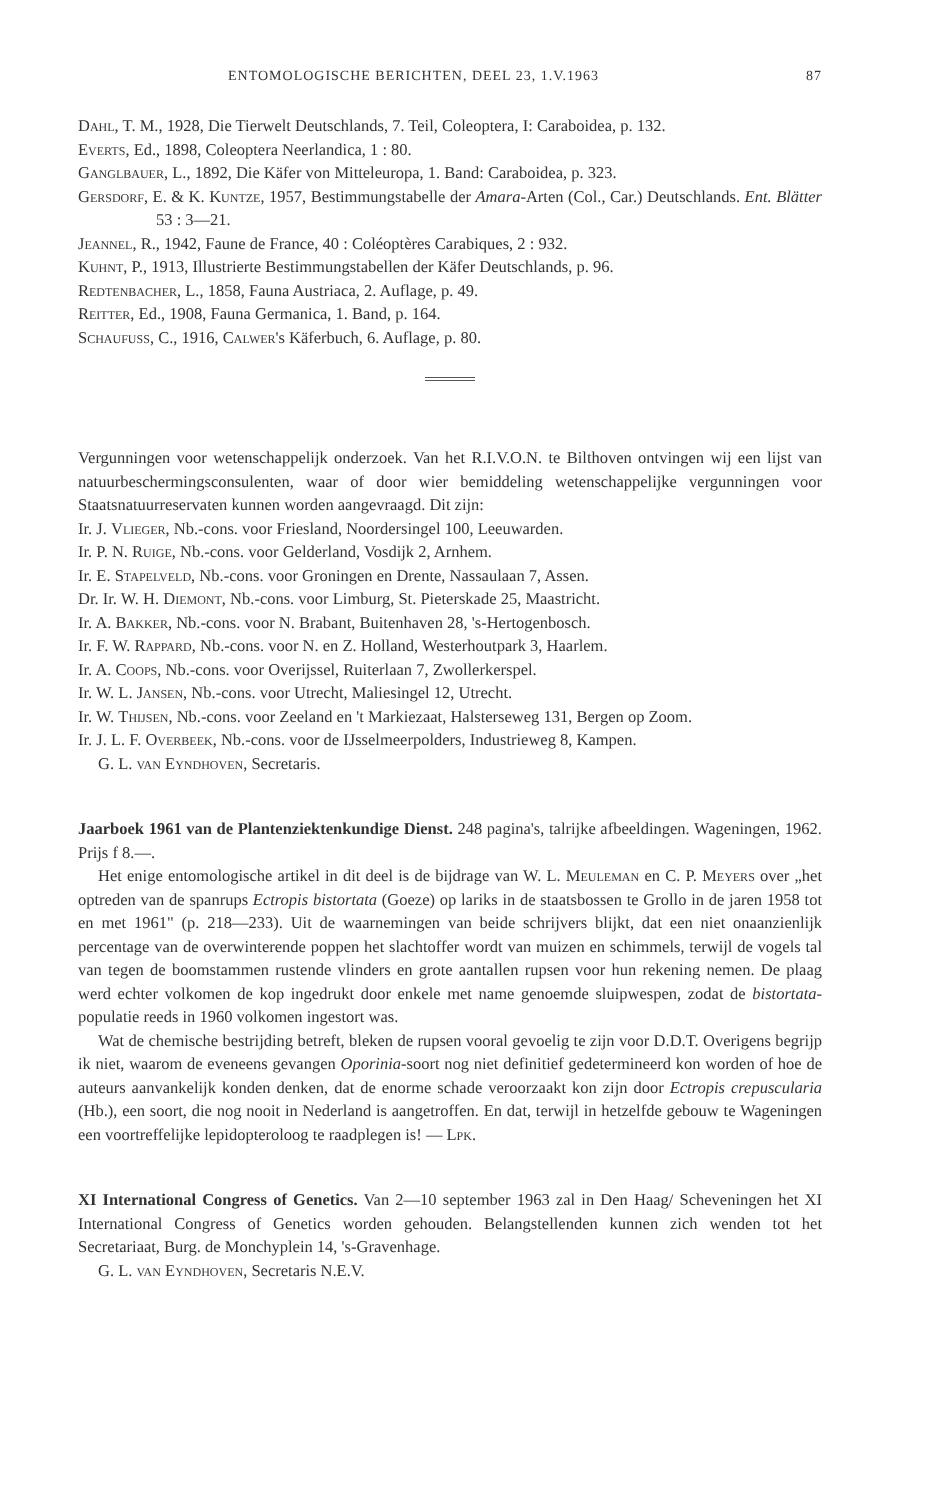ENTOMOLOGISCHE BERICHTEN, DEEL 23, 1.V.1963 87
Dahl, T. M., 1928, Die Tierwelt Deutschlands, 7. Teil, Coleoptera, I: Caraboidea, p. 132.
Everts, Ed., 1898, Coleoptera Neerlandica, 1 : 80.
Ganglbauer, L., 1892, Die Käfer von Mitteleuropa, 1. Band: Caraboidea, p. 323.
Gersdorf, E. & K. Kuntze, 1957, Bestimmungstabelle der Amara-Arten (Col., Car.) Deutschlands. Ent. Blätter 53 : 3—21.
Jeannel, R., 1942, Faune de France, 40 : Coléoptères Carabiques, 2 : 932.
Kuhnt, P., 1913, Illustrierte Bestimmungstabellen der Käfer Deutschlands, p. 96.
Redtenbacher, L., 1858, Fauna Austriaca, 2. Auflage, p. 49.
Reitter, Ed., 1908, Fauna Germanica, 1. Band, p. 164.
Schaufuss, C., 1916, Calwer's Käferbuch, 6. Auflage, p. 80.
Vergunningen voor wetenschappelijk onderzoek. Van het R.I.V.O.N. te Bilthoven ontvingen wij een lijst van natuurbeschermingsconsulenten, waar of door wier bemiddeling wetenschappelijke vergunningen voor Staatsnatuurreservaten kunnen worden aangevraagd. Dit zijn:
Ir. J. Vlieger, Nb.-cons. voor Friesland, Noordersingel 100, Leeuwarden.
Ir. P. N. Ruige, Nb.-cons. voor Gelderland, Vosdijk 2, Arnhem.
Ir. E. Stapelveld, Nb.-cons. voor Groningen en Drente, Nassaulaan 7, Assen.
Dr. Ir. W. H. Diemont, Nb.-cons. voor Limburg, St. Pieterskade 25, Maastricht.
Ir. A. Bakker, Nb.-cons. voor N. Brabant, Buitenhaven 28, 's-Hertogenbosch.
Ir. F. W. Rappard, Nb.-cons. voor N. en Z. Holland, Westerhoutpark 3, Haarlem.
Ir. A. Coops, Nb.-cons. voor Overijssel, Ruiterlaan 7, Zwollerkerspel.
Ir. W. L. Jansen, Nb.-cons. voor Utrecht, Maliesingel 12, Utrecht.
Ir. W. Thijsen, Nb.-cons. voor Zeeland en 't Markiezaat, Halsterseweg 131, Bergen op Zoom.
Ir. J. L. F. Overbeek, Nb.-cons. voor de IJsselmeerpolders, Industrieweg 8, Kampen.
G. L. van Eyndhoven, Secretaris.
Jaarboek 1961 van de Plantenziektenkundige Dienst. 248 pagina's, talrijke afbeeldingen. Wageningen, 1962. Prijs f 8.—.
Het enige entomologische artikel in dit deel is de bijdrage van W. L. Meuleman en C. P. Meyers over „het optreden van de spanrups Ectropis bistortata (Goeze) op lariks in de staatsbossen te Grollo in de jaren 1958 tot en met 1961" (p. 218—233). Uit de waarnemingen van beide schrijvers blijkt, dat een niet onaanzienlijk percentage van de overwinterende poppen het slachtoffer wordt van muizen en schimmels, terwijl de vogels tal van tegen de boomstammen rustende vlinders en grote aantallen rupsen voor hun rekening nemen. De plaag werd echter volkomen de kop ingedrukt door enkele met name genoemde sluipwespen, zodat de bistortata-populatie reeds in 1960 volkomen ingestort was.
Wat de chemische bestrijding betreft, bleken de rupsen vooral gevoelig te zijn voor D.D.T. Overigens begrijp ik niet, waarom de eveneens gevangen Oporinia-soort nog niet definitief gedetermineerd kon worden of hoe de auteurs aanvankelijk konden denken, dat de enorme schade veroorzaakt kon zijn door Ectropis crepuscularia (Hb.), een soort, die nog nooit in Nederland is aangetroffen. En dat, terwijl in hetzelfde gebouw te Wageningen een voortreffelijke lepidopteroloog te raadplegen is! — Lpk.
XI International Congress of Genetics. Van 2—10 september 1963 zal in Den Haag/ Scheveningen het XI International Congress of Genetics worden gehouden. Belangstellenden kunnen zich wenden tot het Secretariaat, Burg. de Monchyplein 14, 's-Gravenhage.
G. L. van Eyndhoven, Secretaris N.E.V.